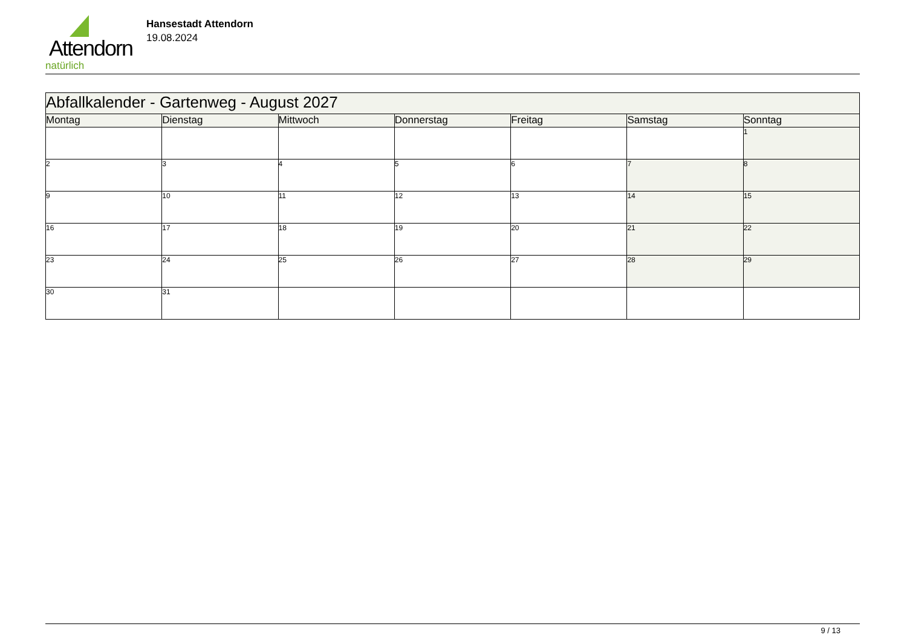Attendorn
natürlich
Hansestadt Attendorn
19.08.2024
| Abfallkalender - Gartenweg - August 2027 | | | | | | |
| --- | --- | --- | --- | --- | --- | --- |
| Montag | Dienstag | Mittwoch | Donnerstag | Freitag | Samstag | Sonntag |
| | | | | | | 1 |
| 2 | 3 | 4 | 5 | 6 | 7 | 8 |
| 9 | 10 | 11 | 12 | 13 | 14 | 15 |
| 16 | 17 | 18 | 19 | 20 | 21 | 22 |
| 23 | 24 | 25 | 26 | 27 | 28 | 29 |
| 30 | 31 | | | | | |
9 / 13